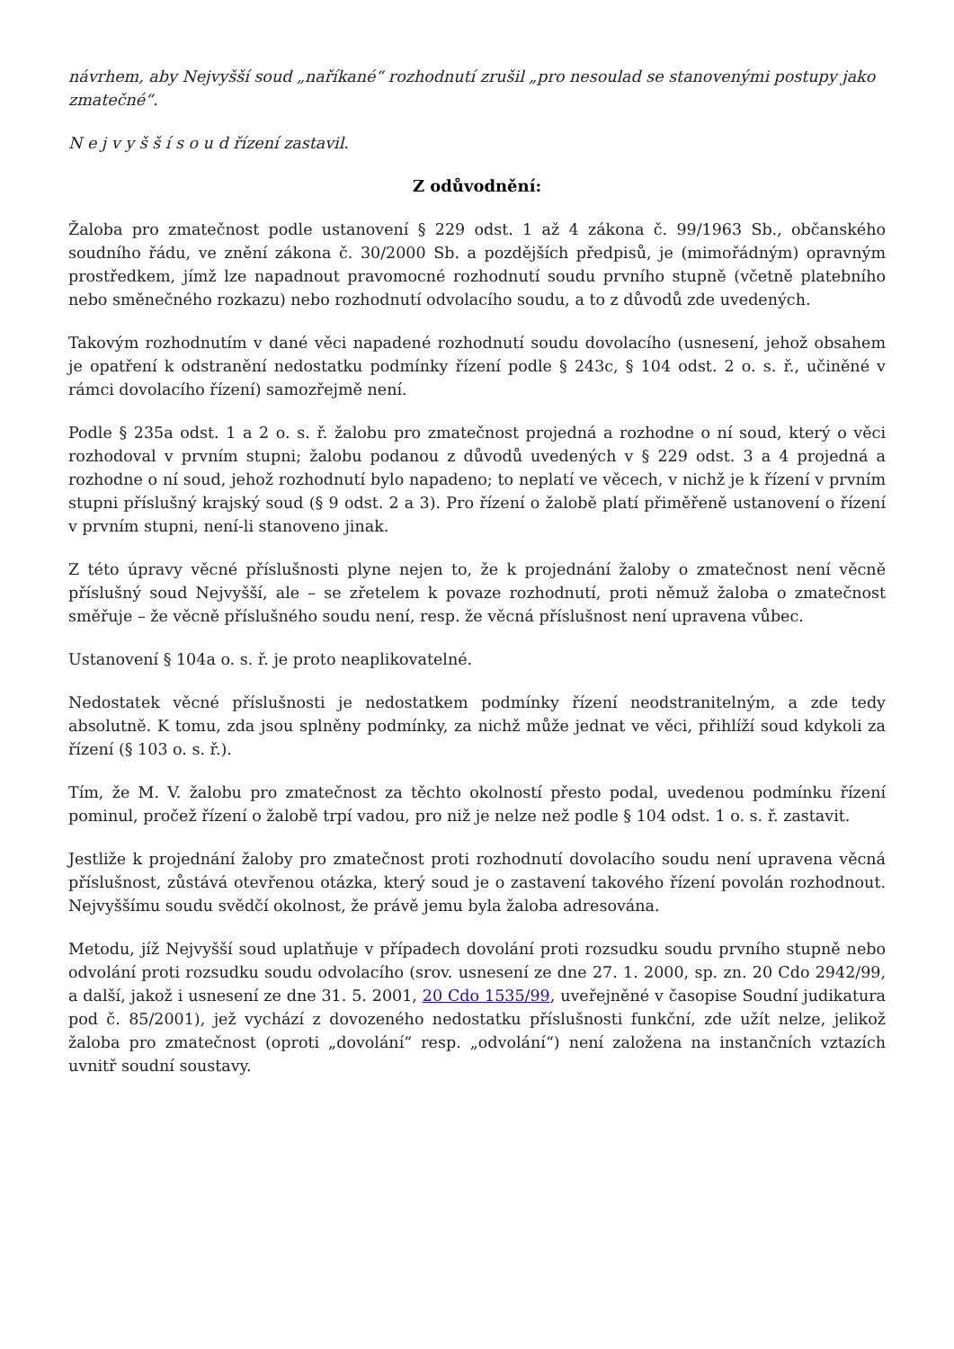návrhem, aby Nejvyšší soud „naříkané“ rozhodnutí zrušil „pro nesoulad se stanovenými postupy jako zmatečné“.
N e j v y š š í s o u d řízení zastavil.
Z odůvodnění:
Žaloba pro zmatečnost podle ustanovení § 229 odst. 1 až 4 zákona č. 99/1963 Sb., občanského soudního řádu, ve znění zákona č. 30/2000 Sb. a pozdějších předpisů, je (mimořádným) opravným prostředkem, jímž lze napadnout pravomocné rozhodnutí soudu prvního stupně (včetně platebního nebo směnečného rozkazu) nebo rozhodnutí odvolacího soudu, a to z důvodů zde uvedených.
Takovým rozhodnutím v dané věci napadené rozhodnutí soudu dovolacího (usnesení, jehož obsahem je opatření k odstranění nedostatku podmínky řízení podle § 243c, § 104 odst. 2 o. s. ř., učiněné v rámci dovolacího řízení) samozřejmě není.
Podle § 235a odst. 1 a 2 o. s. ř. žalobu pro zmatečnost projedná a rozhodne o ní soud, který o věci rozhodoval v prvním stupni; žalobu podanou z důvodů uvedených v § 229 odst. 3 a 4 projedná a rozhodne o ní soud, jehož rozhodnutí bylo napadeno; to neplatí ve věcech, v nichž je k řízení v prvním stupni příslušný krajský soud (§ 9 odst. 2 a 3). Pro řízení o žalobě platí přiměřeně ustanovení o řízení v prvním stupni, není-li stanoveno jinak.
Z této úpravy věcné příslušnosti plyne nejen to, že k projednání žaloby o zmatečnost není věcně příslušný soud Nejvyšší, ale – se zřetelem k povaze rozhodnutí, proti němuž žaloba o zmatečnost směřuje – že věcně příslušného soudu není, resp. že věcná příslušnost není upravena vůbec.
Ustanovení § 104a o. s. ř. je proto neaplikovatelné.
Nedostatek věcné příslušnosti je nedostatkem podmínky řízení neodstranitelným, a zde tedy absolutně. K tomu, zda jsou splněny podmínky, za nichž může jednat ve věci, přihlíží soud kdykoli za řízení (§ 103 o. s. ř.).
Tím, že M. V. žalobu pro zmatečnost za těchto okolností přesto podal, uvedenou podmínku řízení pominul, pročež řízení o žalobě trpí vadou, pro niž je nelze než podle § 104 odst. 1 o. s. ř. zastavit.
Jestliže k projednání žaloby pro zmatečnost proti rozhodnutí dovolacího soudu není upravena věcná příslušnost, zůstává otevřenou otázka, který soud je o zastavení takového řízení povolán rozhodnout. Nejvyššímu soudu svědčí okolnost, že právě jemu byla žaloba adresována.
Metodu, jíž Nejvyšší soud uplatňuje v případech dovolání proti rozsudku soudu prvního stupně nebo odvolání proti rozsudku soudu odvolacího (srov. usnesení ze dne 27. 1. 2000, sp. zn. 20 Cdo 2942/99, a další, jakož i usnesení ze dne 31. 5. 2001, 20 Cdo 1535/99, uveřejněné v časopise Soudní judikatura pod č. 85/2001), jež vychází z dovozeného nedostatku příslušnosti funkční, zde užít nelze, jelikož žaloba pro zmatečnost (oproti „dovolání“ resp. „odvolání“) není založena na instančních vztazích uvnitř soudní soustavy.